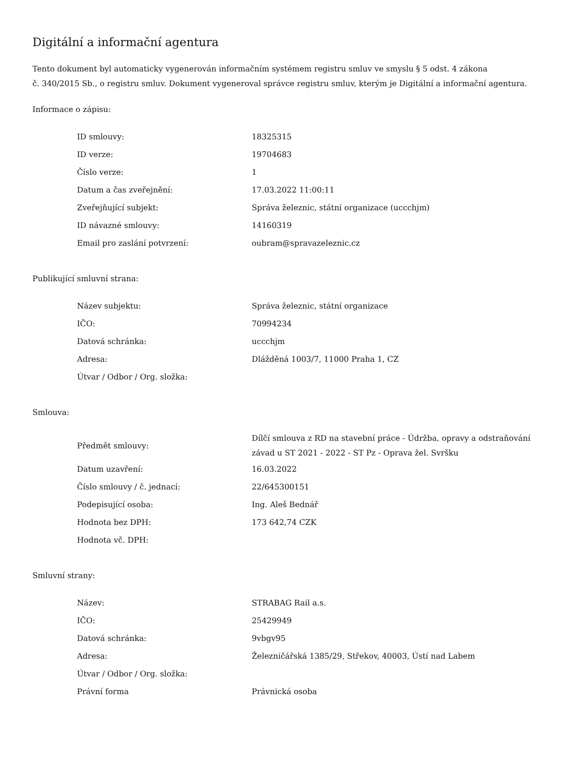Digitální a informační agentura
Tento dokument byl automaticky vygenerován informačním systémem registru smluv ve smyslu § 5 odst. 4 zákona
č. 340/2015 Sb., o registru smluv. Dokument vygeneroval správce registru smluv, kterým je Digitální a informační agentura.
Informace o zápisu:
| ID smlouvy: | 18325315 |
| ID verze: | 19704683 |
| Číslo verze: | 1 |
| Datum a čas zveřejnění: | 17.03.2022 11:00:11 |
| Zveřejňující subjekt: | Správa železnic, státní organizace (uccchjm) |
| ID návazné smlouvy: | 14160319 |
| Email pro zaslání potvrzení: | oubram@spravazeleznic.cz |
Publikující smluvní strana:
| Název subjektu: | Správa železnic, státní organizace |
| IČO: | 70994234 |
| Datová schránka: | uccchjm |
| Adresa: | Dlážděná 1003/7, 11000 Praha 1, CZ |
| Útvar / Odbor / Org. složka: | |
Smlouva:
| Předmět smlouvy: | Dílčí smlouva z RD na stavební práce - Údržba, opravy a odstraňování závad u ST 2021 - 2022 - ST Pz - Oprava žel. Svršku |
| Datum uzavření: | 16.03.2022 |
| Číslo smlouvy / č. jednací: | 22/645300151 |
| Podepisující osoba: | Ing. Aleš Bednář |
| Hodnota bez DPH: | 173 642,74 CZK |
| Hodnota vč. DPH: | |
Smluvní strany:
| Název: | STRABAG Rail a.s. |
| IČO: | 25429949 |
| Datová schránka: | 9vbgv95 |
| Adresa: | Železničářská 1385/29, Střekov, 40003, Ústí nad Labem |
| Útvar / Odbor / Org. složka: | |
| Právní forma | Právnická osoba |